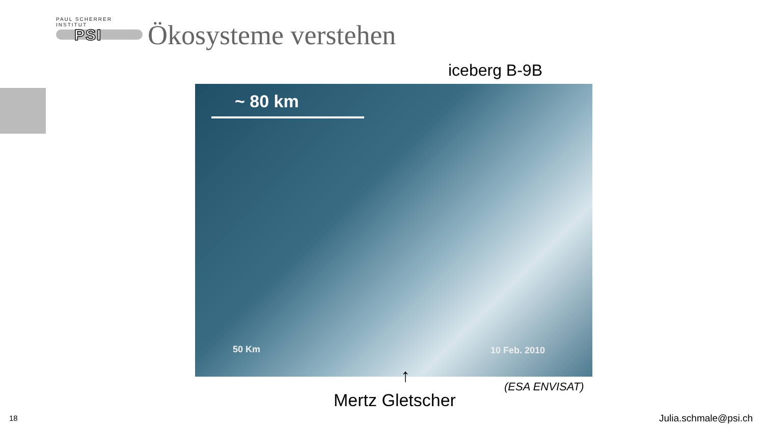PAUL SCHERRER INSTITUT
PSI
Ökosysteme verstehen
iceberg B-9B
~ 80 km
50 Km 10 Feb. 2010
↑ (ESA ENVISAT)
Mertz Gletscher
18 Julia.schmale@psi.ch